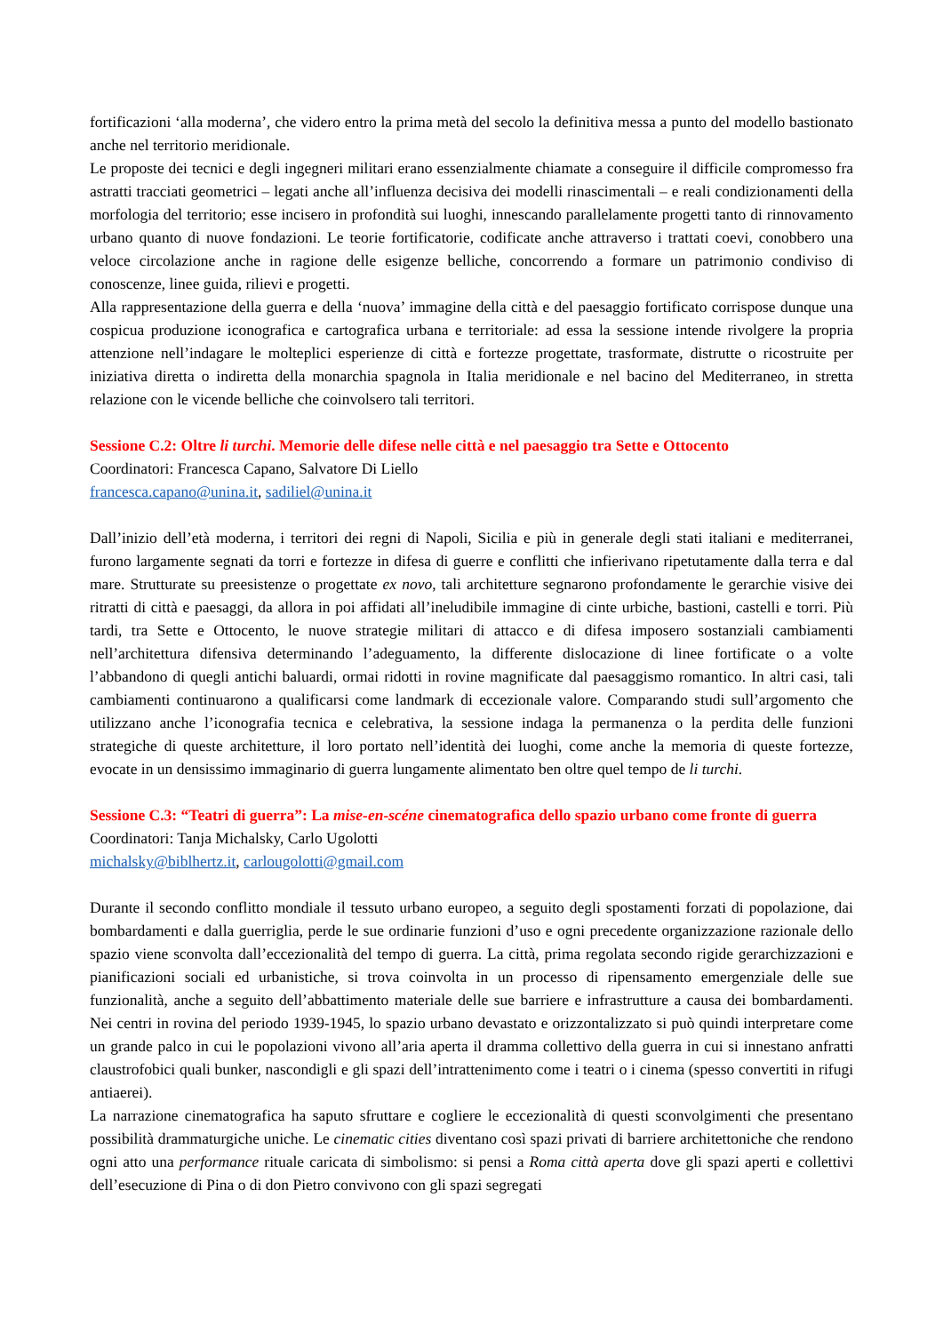fortificazioni ‘alla moderna’, che videro entro la prima metà del secolo la definitiva messa a punto del modello bastionato anche nel territorio meridionale.
Le proposte dei tecnici e degli ingegneri militari erano essenzialmente chiamate a conseguire il difficile compromesso fra astratti tracciati geometrici – legati anche all’influenza decisiva dei modelli rinascimentali – e reali condizionamenti della morfologia del territorio; esse incisero in profondità sui luoghi, innescando parallelamente progetti tanto di rinnovamento urbano quanto di nuove fondazioni. Le teorie fortificatorie, codificate anche attraverso i trattati coevi, conobbero una veloce circolazione anche in ragione delle esigenze belliche, concorrendo a formare un patrimonio condiviso di conoscenze, linee guida, rilievi e progetti.
Alla rappresentazione della guerra e della ‘nuova’ immagine della città e del paesaggio fortificato corrispose dunque una cospicua produzione iconografica e cartografica urbana e territoriale: ad essa la sessione intende rivolgere la propria attenzione nell’indagare le molteplici esperienze di città e fortezze progettate, trasformate, distrutte o ricostruite per iniziativa diretta o indiretta della monarchia spagnola in Italia meridionale e nel bacino del Mediterraneo, in stretta relazione con le vicende belliche che coinvolsero tali territori.
Sessione C.2: Oltre li turchi. Memorie delle difese nelle città e nel paesaggio tra Sette e Ottocento
Coordinatori: Francesca Capano, Salvatore Di Liello
francesca.capano@unina.it, sadiliel@unina.it
Dall’inizio dell’età moderna, i territori dei regni di Napoli, Sicilia e più in generale degli stati italiani e mediterranei, furono largamente segnati da torri e fortezze in difesa di guerre e conflitti che infierivano ripetutamente dalla terra e dal mare. Strutturate su preesistenze o progettate ex novo, tali architetture segnarono profondamente le gerarchie visive dei ritratti di città e paesaggi, da allora in poi affidati all’ineludibile immagine di cinte urbiche, bastioni, castelli e torri. Più tardi, tra Sette e Ottocento, le nuove strategie militari di attacco e di difesa imposero sostanziali cambiamenti nell’architettura difensiva determinando l’adeguamento, la differente dislocazione di linee fortificate o a volte l’abbandono di quegli antichi baluardi, ormai ridotti in rovine magnificate dal paesaggismo romantico. In altri casi, tali cambiamenti continuarono a qualificarsi come landmark di eccezionale valore. Comparando studi sull’argomento che utilizzano anche l’iconografia tecnica e celebrativa, la sessione indaga la permanenza o la perdita delle funzioni strategiche di queste architetture, il loro portato nell’identità dei luoghi, come anche la memoria di queste fortezze, evocate in un densissimo immaginario di guerra lungamente alimentato ben oltre quel tempo de li turchi.
Sessione C.3: “Teatri di guerra”: La mise-en-scéne cinematografica dello spazio urbano come fronte di guerra
Coordinatori: Tanja Michalsky, Carlo Ugolotti
michalsky@biblhertz.it, carlougolotti@gmail.com
Durante il secondo conflitto mondiale il tessuto urbano europeo, a seguito degli spostamenti forzati di popolazione, dai bombardamenti e dalla guerriglia, perde le sue ordinarie funzioni d’uso e ogni precedente organizzazione razionale dello spazio viene sconvolta dall’eccezionalità del tempo di guerra. La città, prima regolata secondo rigide gerarchizzazioni e pianificazioni sociali ed urbanistiche, si trova coinvolta in un processo di ripensamento emergenziale delle sue funzionalità, anche a seguito dell’abbattimento materiale delle sue barriere e infrastrutture a causa dei bombardamenti. Nei centri in rovina del periodo 1939-1945, lo spazio urbano devastato e orizzontalizzato si può quindi interpretare come un grande palco in cui le popolazioni vivono all’aria aperta il dramma collettivo della guerra in cui si innestano anfratti claustrofobici quali bunker, nascondigli e gli spazi dell’intrattenimento come i teatri o i cinema (spesso convertiti in rifugi antiaerei).
La narrazione cinematografica ha saputo sfruttare e cogliere le eccezionalità di questi sconvolgimenti che presentano possibilità drammaturgiche uniche. Le cinematic cities diventano così spazi privati di barriere architettoniche che rendono ogni atto una performance rituale caricata di simbolismo: si pensi a Roma città aperta dove gli spazi aperti e collettivi dell’esecuzione di Pina o di don Pietro convivono con gli spazi segregati